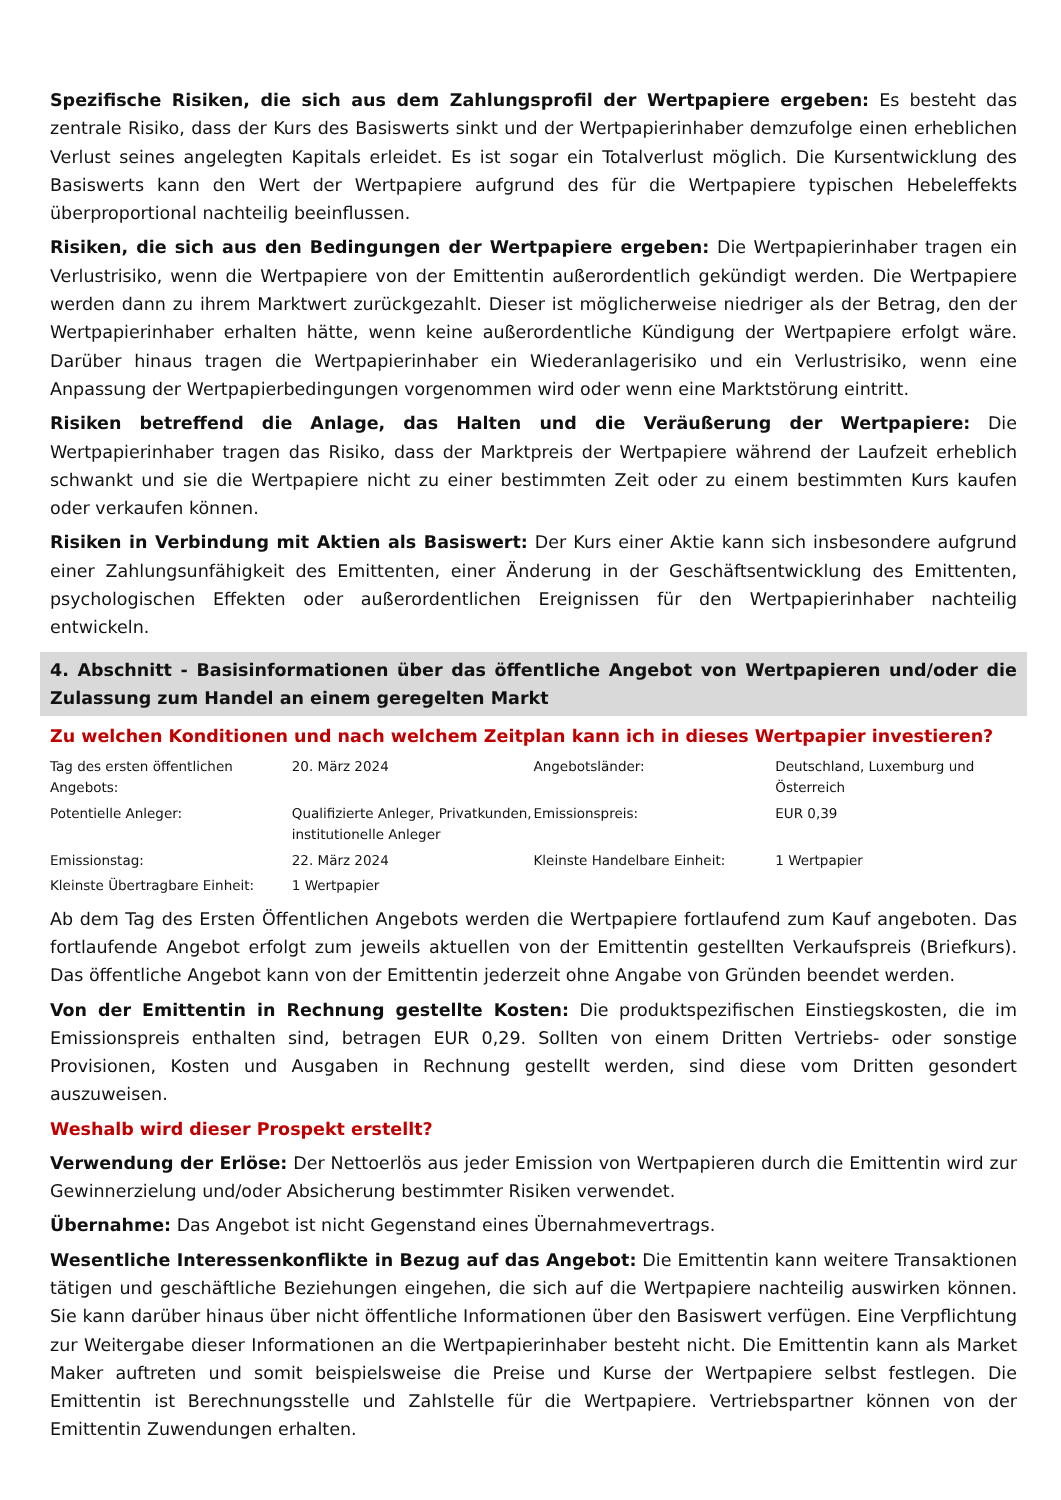Spezifische Risiken, die sich aus dem Zahlungsprofil der Wertpapiere ergeben: Es besteht das zentrale Risiko, dass der Kurs des Basiswerts sinkt und der Wertpapierinhaber demzufolge einen erheblichen Verlust seines angelegten Kapitals erleidet. Es ist sogar ein Totalverlust möglich. Die Kursentwicklung des Basiswerts kann den Wert der Wertpapiere aufgrund des für die Wertpapiere typischen Hebeleffekts überproportional nachteilig beeinflussen.
Risiken, die sich aus den Bedingungen der Wertpapiere ergeben: Die Wertpapierinhaber tragen ein Verlustrisiko, wenn die Wertpapiere von der Emittentin außerordentlich gekündigt werden. Die Wertpapiere werden dann zu ihrem Marktwert zurückgezahlt. Dieser ist möglicherweise niedriger als der Betrag, den der Wertpapierinhaber erhalten hätte, wenn keine außerordentliche Kündigung der Wertpapiere erfolgt wäre. Darüber hinaus tragen die Wertpapierinhaber ein Wiederanlagerisiko und ein Verlustrisiko, wenn eine Anpassung der Wertpapierbedingungen vorgenommen wird oder wenn eine Marktstörung eintritt.
Risiken betreffend die Anlage, das Halten und die Veräußerung der Wertpapiere: Die Wertpapierinhaber tragen das Risiko, dass der Marktpreis der Wertpapiere während der Laufzeit erheblich schwankt und sie die Wertpapiere nicht zu einer bestimmten Zeit oder zu einem bestimmten Kurs kaufen oder verkaufen können.
Risiken in Verbindung mit Aktien als Basiswert: Der Kurs einer Aktie kann sich insbesondere aufgrund einer Zahlungsunfähigkeit des Emittenten, einer Änderung in der Geschäftsentwicklung des Emittenten, psychologischen Effekten oder außerordentlichen Ereignissen für den Wertpapierinhaber nachteilig entwickeln.
4. Abschnitt - Basisinformationen über das öffentliche Angebot von Wertpapieren und/oder die Zulassung zum Handel an einem geregelten Markt
Zu welchen Konditionen und nach welchem Zeitplan kann ich in dieses Wertpapier investieren?
| Tag des ersten öffentlichen Angebots: | 20. März 2024 | Angebotsländer: | Deutschland, Luxemburg und Österreich |
| Potentielle Anleger: | Qualifizierte Anleger, Privatkunden, institutionelle Anleger | Emissionspreis: | EUR 0,39 |
| Emissionstag: | 22. März 2024 | Kleinste Handelbare Einheit: | 1 Wertpapier |
| Kleinste Übertragbare Einheit: | 1 Wertpapier | | |
Ab dem Tag des Ersten Öffentlichen Angebots werden die Wertpapiere fortlaufend zum Kauf angeboten. Das fortlaufende Angebot erfolgt zum jeweils aktuellen von der Emittentin gestellten Verkaufspreis (Briefkurs). Das öffentliche Angebot kann von der Emittentin jederzeit ohne Angabe von Gründen beendet werden.
Von der Emittentin in Rechnung gestellte Kosten: Die produktspezifischen Einstiegskosten, die im Emissionspreis enthalten sind, betragen EUR 0,29. Sollten von einem Dritten Vertriebs- oder sonstige Provisionen, Kosten und Ausgaben in Rechnung gestellt werden, sind diese vom Dritten gesondert auszuweisen.
Weshalb wird dieser Prospekt erstellt?
Verwendung der Erlöse: Der Nettoerlös aus jeder Emission von Wertpapieren durch die Emittentin wird zur Gewinnerzielung und/oder Absicherung bestimmter Risiken verwendet.
Übernahme: Das Angebot ist nicht Gegenstand eines Übernahmevertrags.
Wesentliche Interessenkonflikte in Bezug auf das Angebot: Die Emittentin kann weitere Transaktionen tätigen und geschäftliche Beziehungen eingehen, die sich auf die Wertpapiere nachteilig auswirken können. Sie kann darüber hinaus über nicht öffentliche Informationen über den Basiswert verfügen. Eine Verpflichtung zur Weitergabe dieser Informationen an die Wertpapierinhaber besteht nicht. Die Emittentin kann als Market Maker auftreten und somit beispielsweise die Preise und Kurse der Wertpapiere selbst festlegen. Die Emittentin ist Berechnungsstelle und Zahlstelle für die Wertpapiere. Vertriebspartner können von der Emittentin Zuwendungen erhalten.